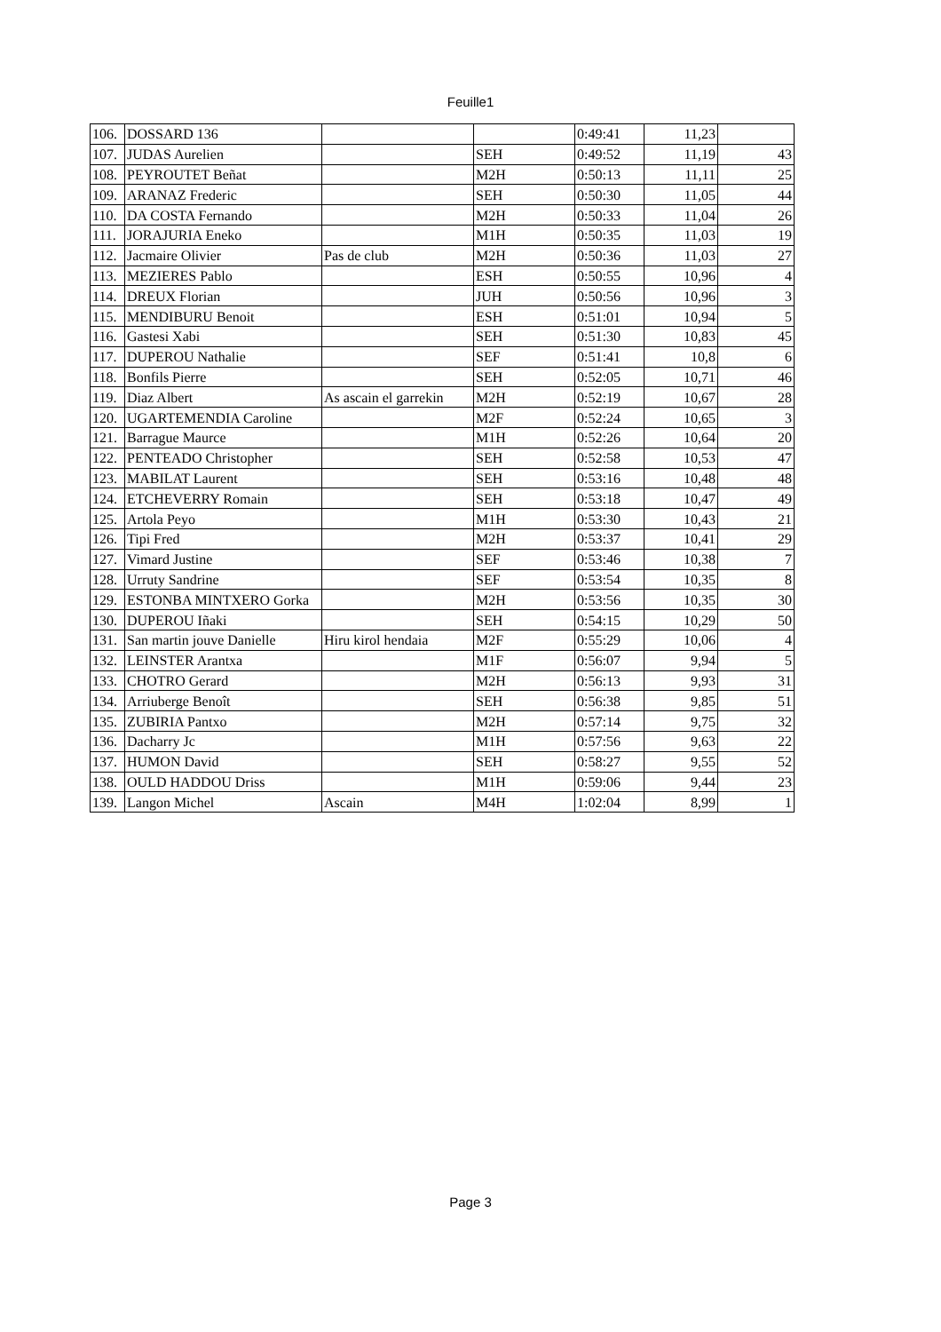Feuille1
| 106. | DOSSARD 136 | | | 0:49:41 | 11,23 | |
| 107. | JUDAS Aurelien | | SEH | 0:49:52 | 11,19 | 43 |
| 108. | PEYROUTET Beñat | | M2H | 0:50:13 | 11,11 | 25 |
| 109. | ARANAZ Frederic | | SEH | 0:50:30 | 11,05 | 44 |
| 110. | DA COSTA Fernando | | M2H | 0:50:33 | 11,04 | 26 |
| 111. | JORAJURIA Eneko | | M1H | 0:50:35 | 11,03 | 19 |
| 112. | Jacmaire Olivier | Pas de club | M2H | 0:50:36 | 11,03 | 27 |
| 113. | MEZIERES Pablo | | ESH | 0:50:55 | 10,96 | 4 |
| 114. | DREUX Florian | | JUH | 0:50:56 | 10,96 | 3 |
| 115. | MENDIBURU Benoit | | ESH | 0:51:01 | 10,94 | 5 |
| 116. | Gastesi Xabi | | SEH | 0:51:30 | 10,83 | 45 |
| 117. | DUPEROU Nathalie | | SEF | 0:51:41 | 10,8 | 6 |
| 118. | Bonfils Pierre | | SEH | 0:52:05 | 10,71 | 46 |
| 119. | Diaz Albert | As ascain el garrekin | M2H | 0:52:19 | 10,67 | 28 |
| 120. | UGARTEMENDIA Caroline | | M2F | 0:52:24 | 10,65 | 3 |
| 121. | Barrague Maurce | | M1H | 0:52:26 | 10,64 | 20 |
| 122. | PENTEADO Christopher | | SEH | 0:52:58 | 10,53 | 47 |
| 123. | MABILAT Laurent | | SEH | 0:53:16 | 10,48 | 48 |
| 124. | ETCHEVERRY Romain | | SEH | 0:53:18 | 10,47 | 49 |
| 125. | Artola Peyo | | M1H | 0:53:30 | 10,43 | 21 |
| 126. | Tipi Fred | | M2H | 0:53:37 | 10,41 | 29 |
| 127. | Vimard Justine | | SEF | 0:53:46 | 10,38 | 7 |
| 128. | Urruty Sandrine | | SEF | 0:53:54 | 10,35 | 8 |
| 129. | ESTONBA MINTXERO Gorka | | M2H | 0:53:56 | 10,35 | 30 |
| 130. | DUPEROU Iñaki | | SEH | 0:54:15 | 10,29 | 50 |
| 131. | San martin jouve Danielle | Hiru kirol hendaia | M2F | 0:55:29 | 10,06 | 4 |
| 132. | LEINSTER Arantxa | | M1F | 0:56:07 | 9,94 | 5 |
| 133. | CHOTRO Gerard | | M2H | 0:56:13 | 9,93 | 31 |
| 134. | Arriuberge Benoît | | SEH | 0:56:38 | 9,85 | 51 |
| 135. | ZUBIRIA Pantxo | | M2H | 0:57:14 | 9,75 | 32 |
| 136. | Dacharry Jc | | M1H | 0:57:56 | 9,63 | 22 |
| 137. | HUMON David | | SEH | 0:58:27 | 9,55 | 52 |
| 138. | OULD HADDOU Driss | | M1H | 0:59:06 | 9,44 | 23 |
| 139. | Langon Michel | Ascain | M4H | 1:02:04 | 8,99 | 1 |
Page 3